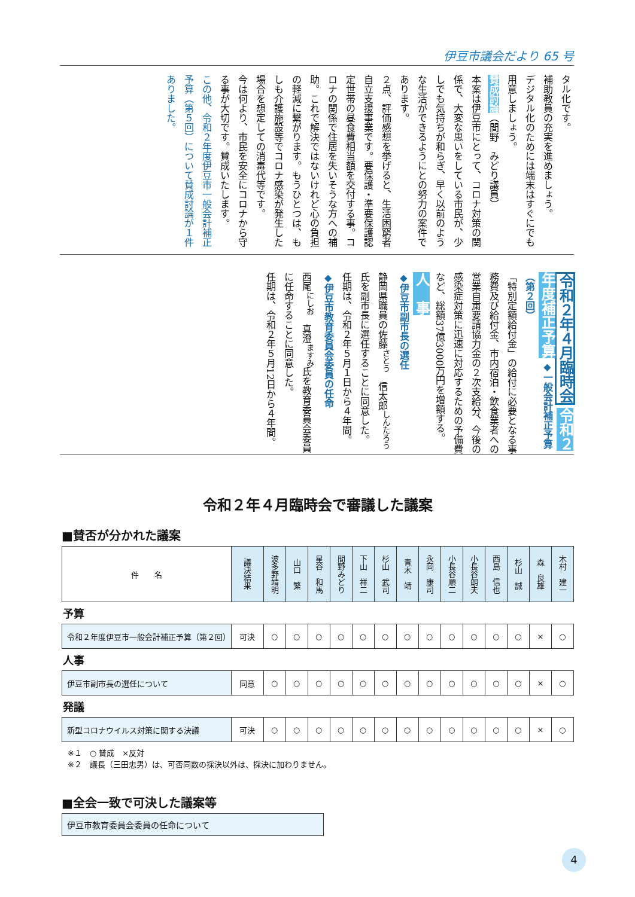伊豆市議会だより 65 号
タル化です。
補助教員の充実を進めましょう。
デジタル化のためには端末はすぐにでも用意しましょう。
賛成討論（間野　みどり議員）
本案は伊豆市にとって、コロナ対策の関係で、大変な思いをしている市民が、少しでも気持ちが和らぎ、早く以前のような生活ができるようにとの努力の案件であります。
２点、評価感想を挙げると、生活困窮者自立支援事業です。要保護・準要保護認定世帯の昼食費相当額を交付する事。コロナの関係で住居を失いそうな方への補助。これで解決ではないけれど心の負担の軽減に繋がります。もうひとつは、もしも介護施設等でコロナ感染が発生した場合を想定しての消毒代等です。
今は何より、市民を安全にコロナから守る事が大切です。賛成いたします。
この他、令和２年度伊豆市一般会計補正予算（第５回）について賛成討論が１件ありました。
令和２年４月臨時会 令和２年度補正予算 ◆一般会計補正予算（第２回）
「特別定額給付金」の給付に必要となる事務費及び給付金、市内宿泊・飲食業者への営業自粛要請協力金の２次支給分、今後の感染症対策に迅速に対応するための予備費など、総額37億3000万円を増額する。
人　事
◆伊豆市副市長の選任
静岡県職員の佐藤<sup>さとう</sup>　信太郎<sup>しんたろう</sup>氏を副市長に選任することに同意した。
任期は、令和２年５月１日から４年間。
◆伊豆市教育委員会委員の任命
西尾<sup>にしお</sup>　真澄<sup>ますみ</sup>氏を教育委員会委員に任命することに同意した。
任期は、令和２年５月12日から４年間。
令和２年４月臨時会で審議した議案
■賛否が分かれた議案
| 件 名 | 議決結果 | 波多野靖明 | 山口 繁 | 星谷 和馬 | 間野みどり | 下山 祥二 | 杉山 武司 | 青木 靖 | 永岡 康司 | 小長谷順二 | 小長谷朗夫 | 西島 信也 | 杉山 誠 | 森 良雄 | 木村 建一 |
| 予算 | | | | | | | | | | | | | | | |
| 令和２年度伊豆市一般会計補正予算（第２回） | 可決 | ○ | ○ | ○ | ○ | ○ | ○ | ○ | ○ | ○ | ○ | ○ | ○ | × | ○ |
| 人事 | | | | | | | | | | | | | | | |
| 伊豆市副市長の選任について | 同意 | ○ | ○ | ○ | ○ | ○ | ○ | ○ | ○ | ○ | ○ | ○ | ○ | × | ○ |
| 発議 | | | | | | | | | | | | | | | |
| 新型コロナウイルス対策に関する決議 | 可決 | ○ | ○ | ○ | ○ | ○ | ○ | ○ | ○ | ○ | ○ | ○ | ○ | × | ○ |
※１　○ 賛成　×反対
※２　議長（三田忠男）は、可否同数の採決以外は、採決に加わりません。
■全会一致で可決した議案等
伊豆市教育委員会委員の任命について
4